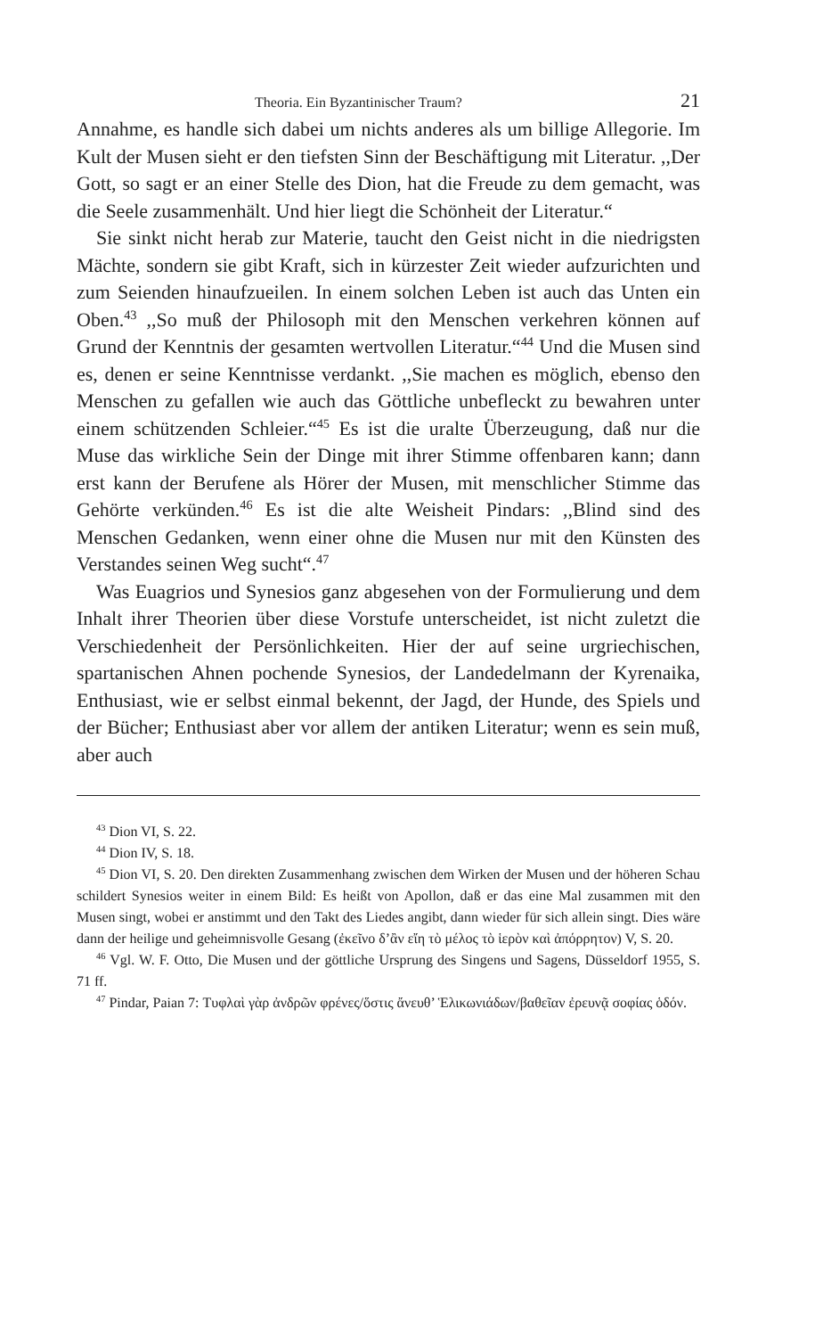Theoria. Ein Byzantinischer Traum? 21
Annahme, es handle sich dabei um nichts anderes als um billige Allegorie. Im Kult der Musen sieht er den tiefsten Sinn der Beschäftigung mit Literatur. ,,Der Gott, so sagt er an einer Stelle des Dion, hat die Freude zu dem gemacht, was die Seele zusammenhält. Und hier liegt die Schönheit der Literatur.“
Sie sinkt nicht herab zur Materie, taucht den Geist nicht in die niedrigsten Mächte, sondern sie gibt Kraft, sich in kürzester Zeit wieder aufzurichten und zum Seienden hinaufzueilen. In einem solchen Leben ist auch das Unten ein Oben.<sup>43</sup> ,,So muß der Philosoph mit den Menschen verkehren können auf Grund der Kenntnis der gesamten wertvollen Literatur.“<sup>44</sup> Und die Musen sind es, denen er seine Kenntnisse verdankt. ,,Sie machen es möglich, ebenso den Menschen zu gefallen wie auch das Göttliche unbefleckt zu bewahren unter einem schützenden Schleier.“<sup>45</sup> Es ist die uralte Überzeugung, daß nur die Muse das wirkliche Sein der Dinge mit ihrer Stimme offenbaren kann; dann erst kann der Berufene als Hörer der Musen, mit menschlicher Stimme das Gehörte verkünden.<sup>46</sup> Es ist die alte Weisheit Pindars: ,,Blind sind des Menschen Gedanken, wenn einer ohne die Musen nur mit den Künsten des Verstandes seinen Weg sucht“.<sup>47</sup>
Was Euagrios und Synesios ganz abgesehen von der Formulierung und dem Inhalt ihrer Theorien über diese Vorstufe unterscheidet, ist nicht zuletzt die Verschiedenheit der Persönlichkeiten. Hier der auf seine urgriechischen, spartanischen Ahnen pochende Synesios, der Landedelmann der Kyrenaika, Enthusiast, wie er selbst einmal bekennt, der Jagd, der Hunde, des Spiels und der Bücher; Enthusiast aber vor allem der antiken Literatur; wenn es sein muß, aber auch
<sup>43</sup> Dion VI, S. 22.
<sup>44</sup> Dion IV, S. 18.
<sup>45</sup> Dion VI, S. 20. Den direkten Zusammenhang zwischen dem Wirken der Musen und der höheren Schau schildert Synesios weiter in einem Bild: Es heißt von Apollon, daß er das eine Mal zusammen mit den Musen singt, wobei er anstimmt und den Takt des Liedes angibt, dann wieder für sich allein singt. Dies wäre dann der heilige und geheimnisvolle Gesang (ἐκεῖνο δ’ἂν εἴη τὸ μέλος τὸ ἱερὸν καὶ ἀπόρρητον) V, S. 20.
<sup>46</sup> Vgl. W. F. Otto, Die Musen und der göttliche Ursprung des Singens und Sagens, Düsseldorf 1955, S. 71 ff.
<sup>47</sup> Pindar, Paian 7: Τυφλαὶ γὰρ ἀνδρῶν φρένες/ὅστις ἄνευθ’ Ἑλικωνιάδων/βαθεῖαν ἐρευνᾷ σοφίας ὁδόν.